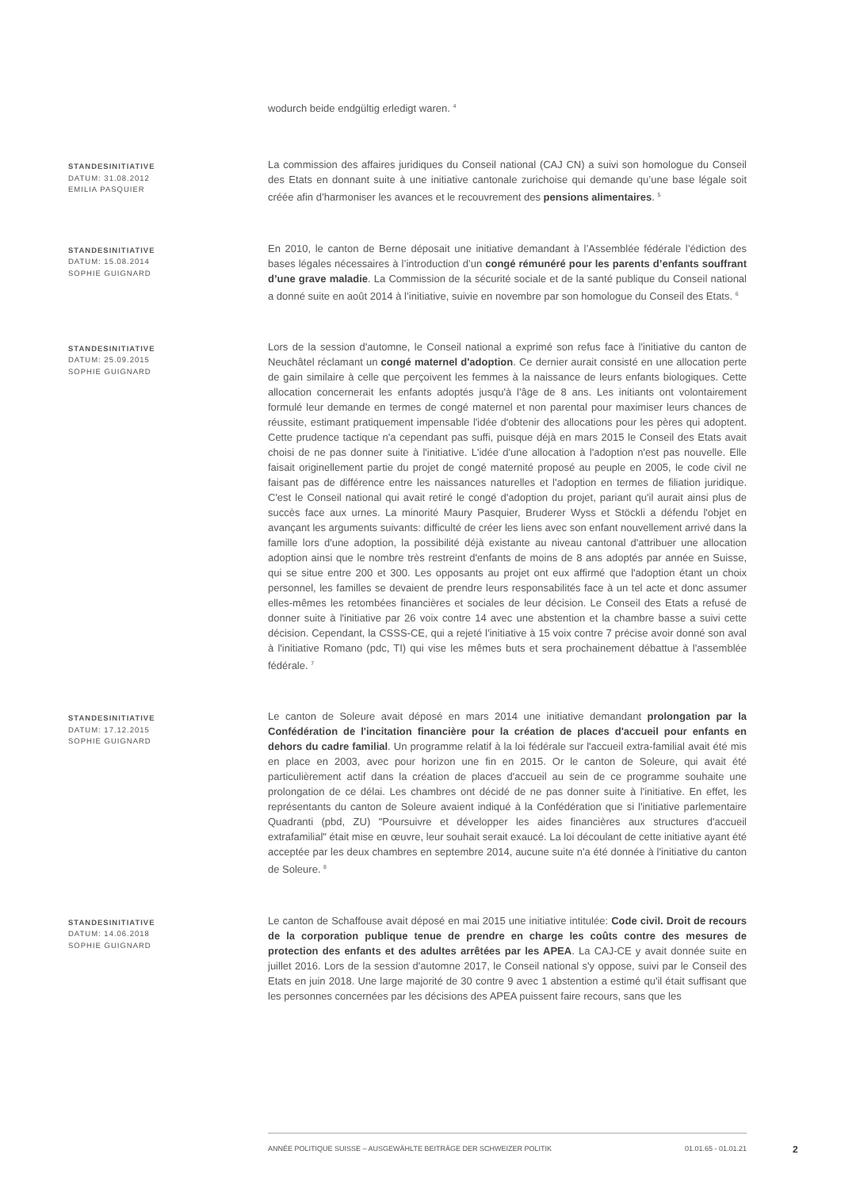wodurch beide endgültig erledigt waren. <sup>4</sup>
STANDESINITIATIVE
DATUM: 31.08.2012
EMILIA PASQUIER
La commission des affaires juridiques du Conseil national (CAJ CN) a suivi son homologue du Conseil des Etats en donnant suite à une initiative cantonale zurichoise qui demande qu’une base légale soit créée afin d’harmoniser les avances et le recouvrement des pensions alimentaires. <sup>5</sup>
STANDESINITIATIVE
DATUM: 15.08.2014
SOPHIE GUIGNARD
En 2010, le canton de Berne déposait une initiative demandant à l’Assemblée fédérale l’édiction des bases légales nécessaires à l’introduction d’un congé rémunéré pour les parents d’enfants souffrant d’une grave maladie. La Commission de la sécurité sociale et de la santé publique du Conseil national a donné suite en août 2014 à l’initiative, suivie en novembre par son homologue du Conseil des Etats. <sup>6</sup>
STANDESINITIATIVE
DATUM: 25.09.2015
SOPHIE GUIGNARD
Lors de la session d'automne, le Conseil national a exprimé son refus face à l'initiative du canton de Neuchâtel réclamant un congé maternel d'adoption. Ce dernier aurait consisté en une allocation perte de gain similaire à celle que perçoivent les femmes à la naissance de leurs enfants biologiques. Cette allocation concernerait les enfants adoptés jusqu'à l'âge de 8 ans. Les initiants ont volontairement formulé leur demande en termes de congé maternel et non parental pour maximiser leurs chances de réussite, estimant pratiquement impensable l'idée d'obtenir des allocations pour les pères qui adoptent. Cette prudence tactique n'a cependant pas suffi, puisque déjà en mars 2015 le Conseil des Etats avait choisi de ne pas donner suite à l'initiative. L'idée d'une allocation à l'adoption n'est pas nouvelle. Elle faisait originellement partie du projet de congé maternité proposé au peuple en 2005, le code civil ne faisant pas de différence entre les naissances naturelles et l'adoption en termes de filiation juridique. C'est le Conseil national qui avait retiré le congé d'adoption du projet, pariant qu'il aurait ainsi plus de succès face aux urnes. La minorité Maury Pasquier, Bruderer Wyss et Stöckli a défendu l'objet en avançant les arguments suivants: difficulté de créer les liens avec son enfant nouvellement arrivé dans la famille lors d'une adoption, la possibilité déjà existante au niveau cantonal d'attribuer une allocation adoption ainsi que le nombre très restreint d'enfants de moins de 8 ans adoptés par année en Suisse, qui se situe entre 200 et 300. Les opposants au projet ont eux affirmé que l'adoption étant un choix personnel, les familles se devaient de prendre leurs responsabilités face à un tel acte et donc assumer elles-mêmes les retombées financières et sociales de leur décision. Le Conseil des Etats a refusé de donner suite à l'initiative par 26 voix contre 14 avec une abstention et la chambre basse a suivi cette décision. Cependant, la CSSS-CE, qui a rejeté l'initiative à 15 voix contre 7 précise avoir donné son aval à l'initiative Romano (pdc, TI) qui vise les mêmes buts et sera prochainement débattue à l'assemblée fédérale. <sup>7</sup>
STANDESINITIATIVE
DATUM: 17.12.2015
SOPHIE GUIGNARD
Le canton de Soleure avait déposé en mars 2014 une initiative demandant prolongation par la Confédération de l'incitation financière pour la création de places d'accueil pour enfants en dehors du cadre familial. Un programme relatif à la loi fédérale sur l'accueil extra-familial avait été mis en place en 2003, avec pour horizon une fin en 2015. Or le canton de Soleure, qui avait été particulièrement actif dans la création de places d'accueil au sein de ce programme souhaite une prolongation de ce délai. Les chambres ont décidé de ne pas donner suite à l'initiative. En effet, les représentants du canton de Soleure avaient indiqué à la Confédération que si l'initiative parlementaire Quadranti (pbd, ZU) "Poursuivre et développer les aides financières aux structures d'accueil extrafamilial" était mise en œuvre, leur souhait serait exaucé. La loi découlant de cette initiative ayant été acceptée par les deux chambres en septembre 2014, aucune suite n'a été donnée à l'initiative du canton de Soleure. <sup>8</sup>
STANDESINITIATIVE
DATUM: 14.06.2018
SOPHIE GUIGNARD
Le canton de Schaffouse avait déposé en mai 2015 une initiative intitulée: Code civil. Droit de recours de la corporation publique tenue de prendre en charge les coûts contre des mesures de protection des enfants et des adultes arrêtées par les APEA. La CAJ-CE y avait donnée suite en juillet 2016. Lors de la session d'automne 2017, le Conseil national s'y oppose, suivi par le Conseil des Etats en juin 2018. Une large majorité de 30 contre 9 avec 1 abstention a estimé qu'il était suffisant que les personnes concernées par les décisions des APEA puissent faire recours, sans que les
ANNÉE POLITIQUE SUISSE – AUSGEWÄHLTE BEITRÄGE DER SCHWEIZER POLITIK 01.01.65 - 01.01.21
2